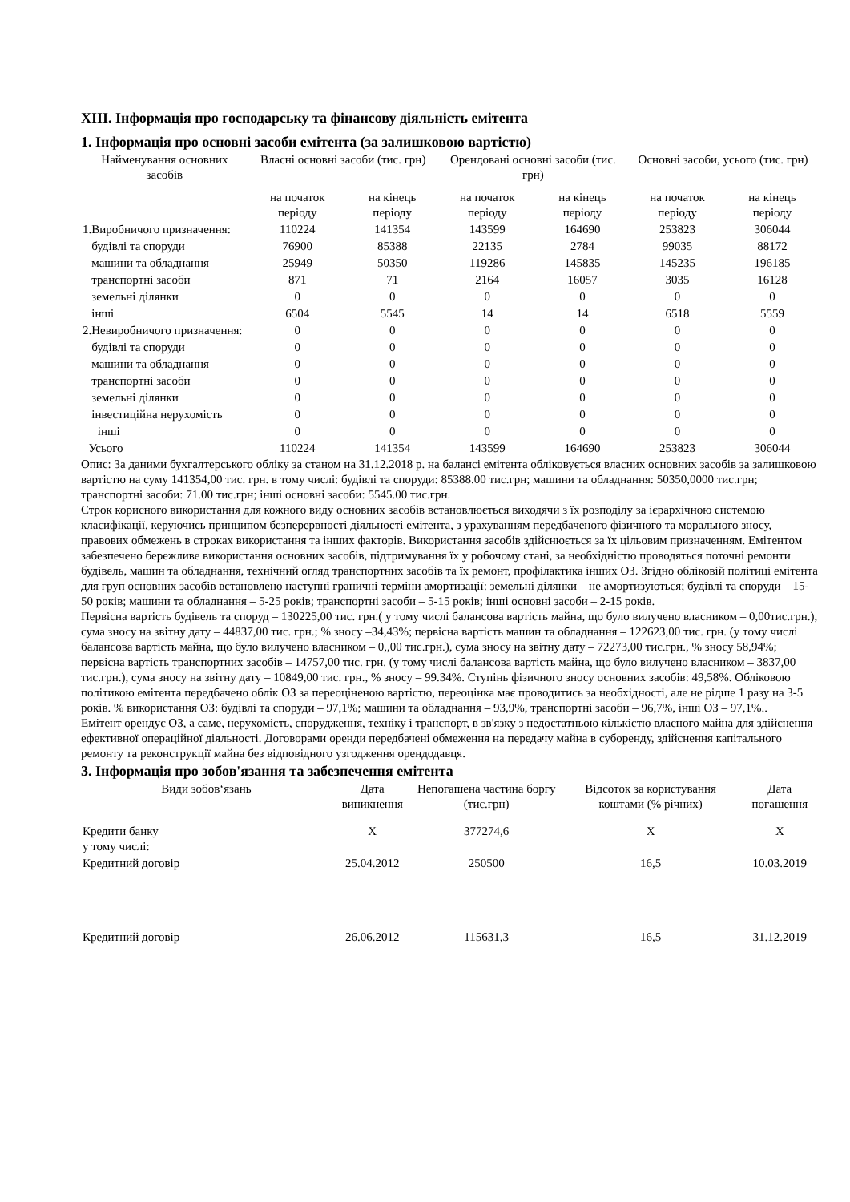XIII. Інформація про господарську та фінансову діяльність емітента
1. Інформація про основні засоби емітента (за залишковою вартістю)
| Найменування основних засобів | Власні основні засоби (тис. грн) | | Орендовані основні засоби (тис. грн) | | Основні засоби, усього (тис. грн) | |
| --- | --- | --- | --- | --- | --- | --- |
| | на початок періоду | на кінець періоду | на початок періоду | на кінець періоду | на початок періоду | на кінець періоду |
| 1.Виробничого призначення: | 110224 | 141354 | 143599 | 164690 | 253823 | 306044 |
| будівлі та споруди | 76900 | 85388 | 22135 | 2784 | 99035 | 88172 |
| машини та обладнання | 25949 | 50350 | 119286 | 145835 | 145235 | 196185 |
| транспортні засоби | 871 | 71 | 2164 | 16057 | 3035 | 16128 |
| земельні ділянки | 0 | 0 | 0 | 0 | 0 | 0 |
| інші | 6504 | 5545 | 14 | 14 | 6518 | 5559 |
| 2.Невиробничого призначення: | 0 | 0 | 0 | 0 | 0 | 0 |
| будівлі та споруди | 0 | 0 | 0 | 0 | 0 | 0 |
| машини та обладнання | 0 | 0 | 0 | 0 | 0 | 0 |
| транспортні засоби | 0 | 0 | 0 | 0 | 0 | 0 |
| земельні ділянки | 0 | 0 | 0 | 0 | 0 | 0 |
| інвестиційна нерухомість | 0 | 0 | 0 | 0 | 0 | 0 |
| інші | 0 | 0 | 0 | 0 | 0 | 0 |
| Усього | 110224 | 141354 | 143599 | 164690 | 253823 | 306044 |
Опис: За даними бухгалтерського обліку за станом на 31.12.2018 р. на балансі емітента обліковується власних основних засобів за залишковою вартістю на суму 141354,00 тис. грн. в тому числі: будівлі та споруди: 85388.00 тис.грн; машини та обладнання: 50350,0000 тис.грн; транспортні засоби: 71.00 тис.грн; інші основні засоби: 5545.00 тис.грн.
Строк корисного використання для кожного виду основних засобів встановлюється виходячи з їх розподілу за ієрархічною системою класифікації, керуючись принципом безперервності діяльності емітента, з урахуванням передбаченого фізичного та морального зносу, правових обмежень в строках використання та інших факторів. Використання засобів здійснюється за їх цільовим призначенням. Емітентом забезпечено бережливе використання основних засобів, підтримування їх у робочому стані, за необхідністю проводяться поточні ремонти будівель, машин та обладнання, технічний огляд транспортних засобів та їх ремонт, профілактика інших ОЗ. Згідно обліковій політиці емітента для груп основних засобів встановлено наступні граничні терміни амортизації: земельні ділянки – не амортизуються; будівлі та споруди – 15-50 років; машини та обладнання – 5-25 років; транспортні засоби – 5-15 років; інші основні засоби – 2-15 років.
Первісна вартість будівель та споруд – 130225,00 тис. грн.( у тому числі балансова вартість майна, що було вилучено власником – 0,00тис.грн.), сума зносу на звітну дату – 44837,00 тис. грн.; % зносу –34,43%; первісна вартість машин та обладнання – 122623,00 тис. грн. (у тому числі балансова вартість майна, що було вилучено власником – 0,,00 тис.грн.), сума зносу на звітну дату – 72273,00 тис.грн., % зносу 58,94%; первісна вартість транспортних засобів – 14757,00 тис. грн. (у тому числі балансова вартість майна, що було вилучено власником – 3837,00 тис.грн.), сума зносу на звітну дату – 10849,00 тис. грн., % зносу – 99.34%. Ступінь фізичного зносу основних засобів: 49,58%. Обліковою політикою емітента передбачено облік ОЗ за переоціненою вартістю, переоцінка має проводитись за необхідності, але не рідше 1 разу на 3-5 років. % використання ОЗ: будівлі та споруди – 97,1%; машини та обладнання – 93,9%, транспортні засоби – 96,7%, інші ОЗ – 97,1%..
Емітент орендує ОЗ, а саме, нерухомість, спорудження, техніку і транспорт, в зв'язку з недостатньою кількістю власного майна для здійснення ефективної операційної діяльності. Договорами оренди передбачені обмеження на передачу майна в суборенду, здійснення капітального ремонту та реконструкції майна без відповідного узгодження орендодавця.
3. Інформація про зобов'язання та забезпечення емітента
| Види зобов‘язань | Дата виникнення | Непогашена частина боргу (тис.грн) | Відсоток за користування коштами (% річних) | Дата погашення |
| --- | --- | --- | --- | --- |
| Кредити банку у тому числі: | X | 377274,6 | X | X |
| Кредитний договір | 25.04.2012 | 250500 | 16,5 | 10.03.2019 |
| Кредитний договір | 26.06.2012 | 115631,3 | 16,5 | 31.12.2019 |